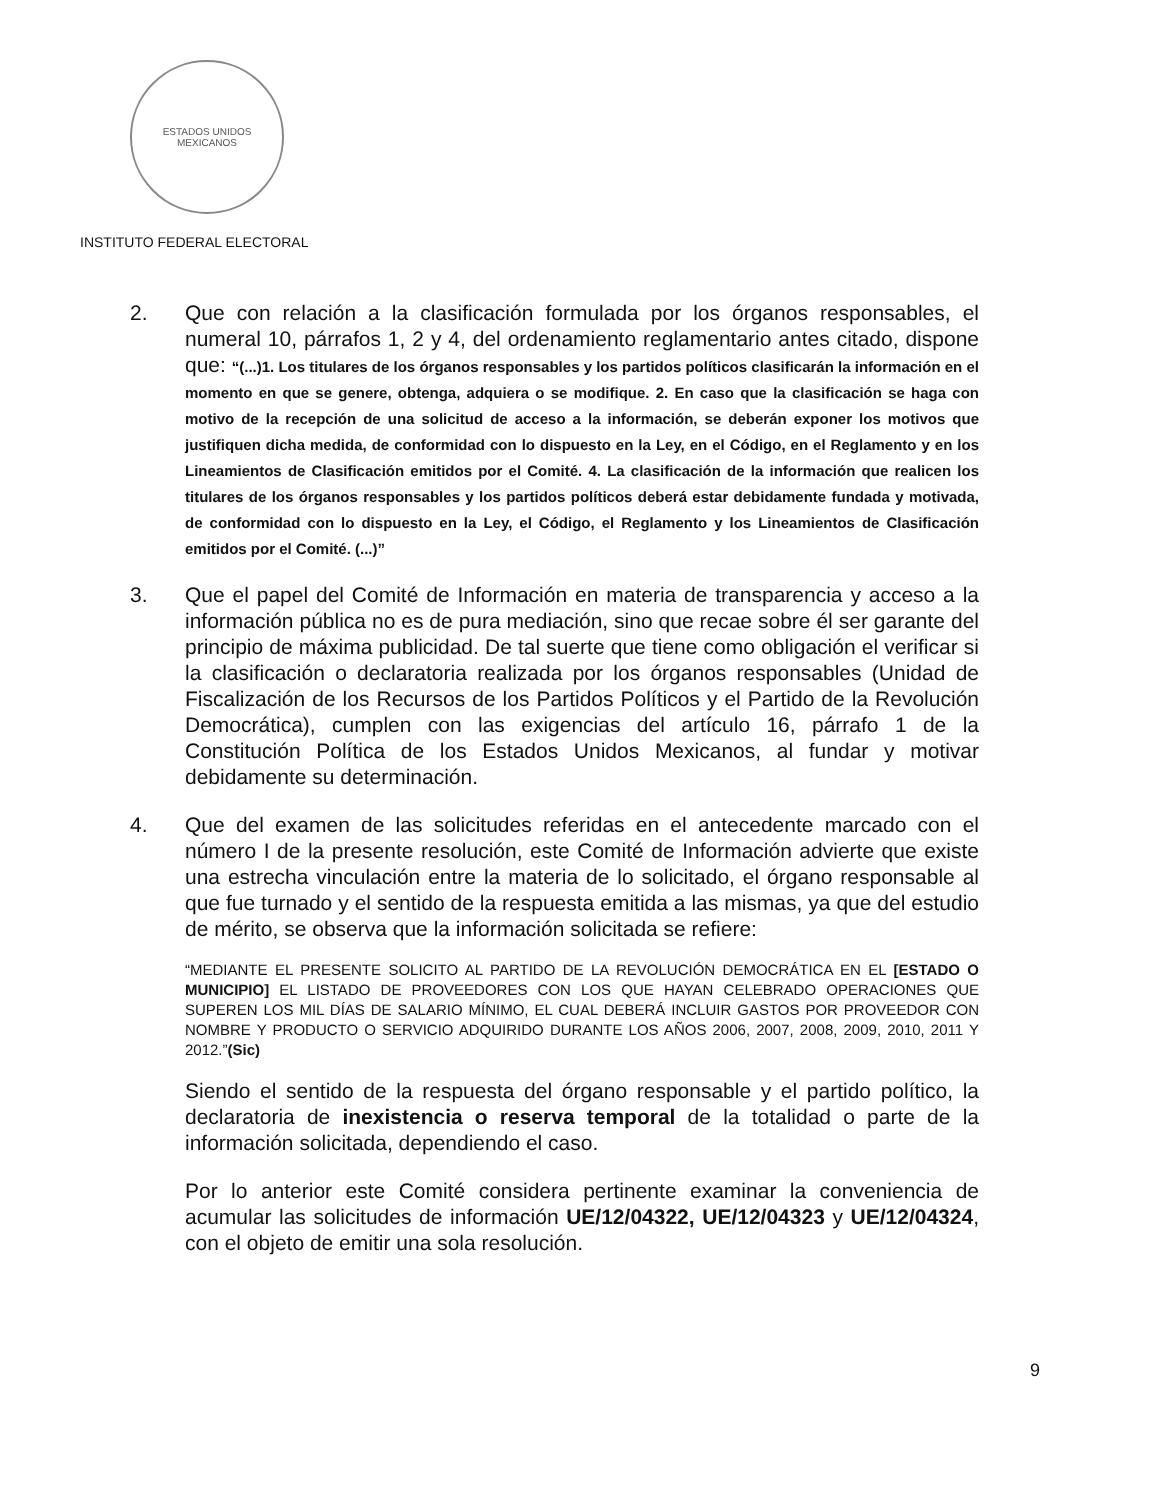ESTADOS UNIDOS MEXICANOS
INSTITUTO FEDERAL ELECTORAL
2. Que con relación a la clasificación formulada por los órganos responsables, el numeral 10, párrafos 1, 2 y 4, del ordenamiento reglamentario antes citado, dispone que: “(...)1. Los titulares de los órganos responsables y los partidos políticos clasificarán la información en el momento en que se genere, obtenga, adquiera o se modifique. 2. En caso que la clasificación se haga con motivo de la recepción de una solicitud de acceso a la información, se deberán exponer los motivos que justifiquen dicha medida, de conformidad con lo dispuesto en la Ley, en el Código, en el Reglamento y en los Lineamientos de Clasificación emitidos por el Comité. 4. La clasificación de la información que realicen los titulares de los órganos responsables y los partidos políticos deberá estar debidamente fundada y motivada, de conformidad con lo dispuesto en la Ley, el Código, el Reglamento y los Lineamientos de Clasificación emitidos por el Comité. (...)”
3. Que el papel del Comité de Información en materia de transparencia y acceso a la información pública no es de pura mediación, sino que recae sobre él ser garante del principio de máxima publicidad. De tal suerte que tiene como obligación el verificar si la clasificación o declaratoria realizada por los órganos responsables (Unidad de Fiscalización de los Recursos de los Partidos Políticos y el Partido de la Revolución Democrática), cumplen con las exigencias del artículo 16, párrafo 1 de la Constitución Política de los Estados Unidos Mexicanos, al fundar y motivar debidamente su determinación.
4. Que del examen de las solicitudes referidas en el antecedente marcado con el número I de la presente resolución, este Comité de Información advierte que existe una estrecha vinculación entre la materia de lo solicitado, el órgano responsable al que fue turnado y el sentido de la respuesta emitida a las mismas, ya que del estudio de mérito, se observa que la información solicitada se refiere:
“MEDIANTE EL PRESENTE SOLICITO AL PARTIDO DE LA REVOLUCIÓN DEMOCRÁTICA EN EL [ESTADO O MUNICIPIO] EL LISTADO DE PROVEEDORES CON LOS QUE HAYAN CELEBRADO OPERACIONES QUE SUPEREN LOS MIL DÍAS DE SALARIO MÍNIMO, EL CUAL DEBERÁ INCLUIR GASTOS POR PROVEEDOR CON NOMBRE Y PRODUCTO O SERVICIO ADQUIRIDO DURANTE LOS AÑOS 2006, 2007, 2008, 2009, 2010, 2011 Y 2012.”(Sic)
Siendo el sentido de la respuesta del órgano responsable y el partido político, la declaratoria de inexistencia o reserva temporal de la totalidad o parte de la información solicitada, dependiendo el caso.
Por lo anterior este Comité considera pertinente examinar la conveniencia de acumular las solicitudes de información UE/12/04322, UE/12/04323 y UE/12/04324, con el objeto de emitir una sola resolución.
9